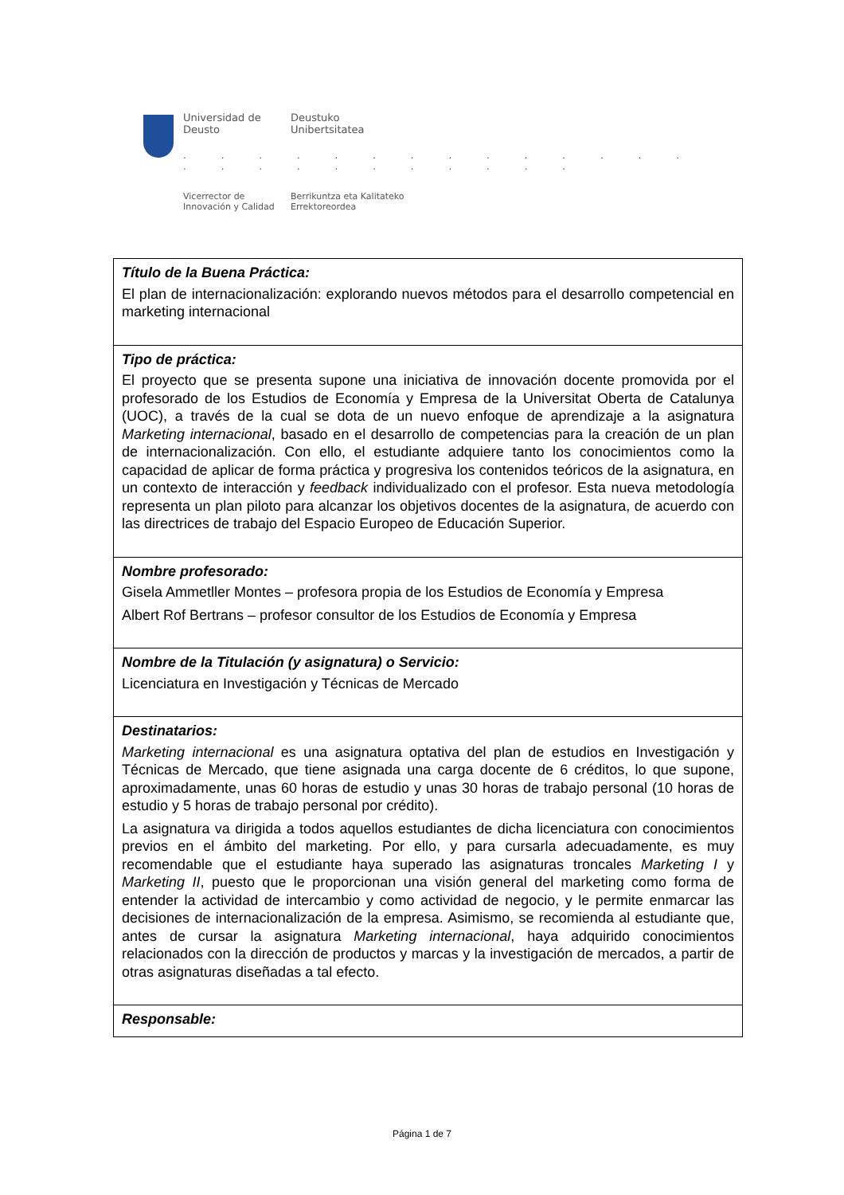Universidad de
Deusto
Deustuko
Unibertsitatea
. . . . . . . . . . . . . . . . . . . . . . . . .
Vicerrector de
Innovación y Calidad
Berrikuntza eta Kalitateko
Errektoreordea
| Título de la Buena Práctica: El plan de internacionalización: explorando nuevos métodos para el desarrollo competencial en marketing internacional |
| Tipo de práctica: El proyecto que se presenta supone una iniciativa de innovación docente promovida por el profesorado de los Estudios de Economía y Empresa de la Universitat Oberta de Catalunya (UOC), a través de la cual se dota de un nuevo enfoque de aprendizaje a la asignatura Marketing internacional , basado en el desarrollo de competencias para la creación de un plan de internacionalización. Con ello, el estudiante adquiere tanto los conocimientos como la capacidad de aplicar de forma práctica y progresiva los contenidos teóricos de la asignatura, en un contexto de interacción y feedback individualizado con el profesor. Esta nueva metodología representa un plan piloto para alcanzar los objetivos docentes de la asignatura, de acuerdo con las directrices de trabajo del Espacio Europeo de Educación Superior. |
| Nombre profesorado: Gisela Ammetller Montes – profesora propia de los Estudios de Economía y Empresa Albert Rof Bertrans – profesor consultor de los Estudios de Economía y Empresa |
| Nombre de la Titulación (y asignatura) o Servicio: Licenciatura en Investigación y Técnicas de Mercado |
| Destinatarios: Marketing internacional es una asignatura optativa del plan de estudios en Investigación y Técnicas de Mercado, que tiene asignada una carga docente de 6 créditos, lo que supone, aproximadamente, unas 60 horas de estudio y unas 30 horas de trabajo personal (10 horas de estudio y 5 horas de trabajo personal por crédito). La asignatura va dirigida a todos aquellos estudiantes de dicha licenciatura con conocimientos previos en el ámbito del marketing. Por ello, y para cursarla adecuadamente, es muy recomendable que el estudiante haya superado las asignaturas troncales Marketing I y Marketing II , puesto que le proporcionan una visión general del marketing como forma de entender la actividad de intercambio y como actividad de negocio, y le permite enmarcar las decisiones de internacionalización de la empresa. Asimismo, se recomienda al estudiante que, antes de cursar la asignatura Marketing internacional , haya adquirido conocimientos relacionados con la dirección de productos y marcas y la investigación de mercados, a partir de otras asignaturas diseñadas a tal efecto. |
| Responsable: |
Página 1 de 7